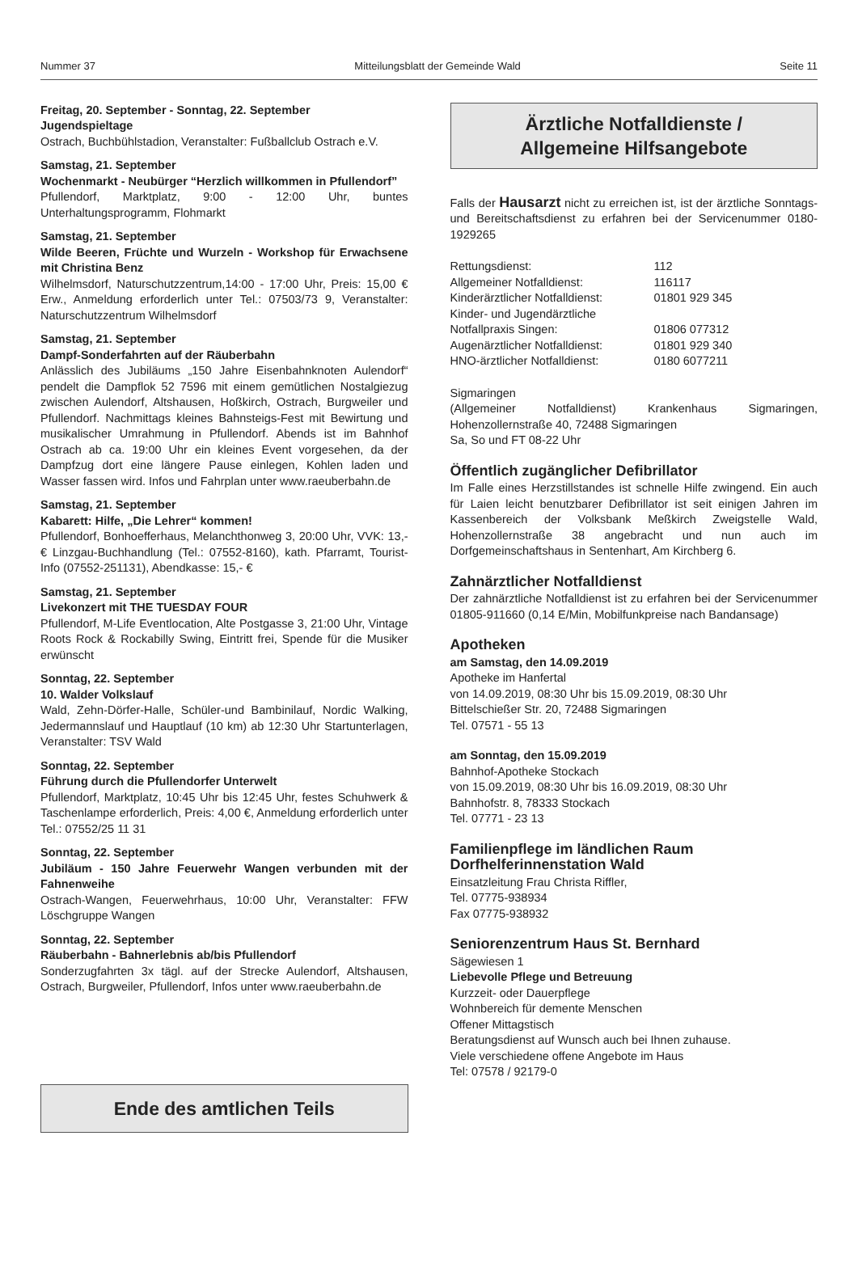Nummer 37 Mitteilungsblatt der Gemeinde Wald Seite 11
Freitag, 20. September - Sonntag, 22. September
Jugendspieltage
Ostrach, Buchbühlstadion, Veranstalter: Fußballclub Ostrach e.V.
Samstag, 21. September
Wochenmarkt - Neubürger “Herzlich willkommen in Pfullendorf”
Pfullendorf, Marktplatz, 9:00 - 12:00 Uhr, buntes Unterhaltungsprogramm, Flohmarkt
Samstag, 21. September
Wilde Beeren, Früchte und Wurzeln - Workshop für Erwachsene mit Christina Benz
Wilhelmsdorf, Naturschutzzentrum,14:00 - 17:00 Uhr, Preis: 15,00 € Erw., Anmeldung erforderlich unter Tel.: 07503/73 9, Veranstalter: Naturschutzzentrum Wilhelmsdorf
Samstag, 21. September
Dampf-Sonderfahrten auf der Räuberbahn
Anlässlich des Jubiläums „150 Jahre Eisenbahnknoten Aulendorf“ pendelt die Dampflok 52 7596 mit einem gemütlichen Nostalgiezug zwischen Aulendorf, Altshausen, Hoßkirch, Ostrach, Burgweiler und Pfullendorf. Nachmittags kleines Bahnsteigs-Fest mit Bewirtung und musikalischer Umrahmung in Pfullendorf. Abends ist im Bahnhof Ostrach ab ca. 19:00 Uhr ein kleines Event vorgesehen, da der Dampfzug dort eine längere Pause einlegen, Kohlen laden und Wasser fassen wird. Infos und Fahrplan unter www.raeuberbahn.de
Samstag, 21. September
Kabarett: Hilfe, „Die Lehrer“ kommen!
Pfullendorf, Bonhoefferhaus, Melanchthonweg 3, 20:00 Uhr, VVK: 13,- € Linzgau-Buchhandlung (Tel.: 07552-8160), kath. Pfarramt, Tourist-Info (07552-251131), Abendkasse: 15,- €
Samstag, 21. September
Livekonzert mit THE TUESDAY FOUR
Pfullendorf, M-Life Eventlocation, Alte Postgasse 3, 21:00 Uhr, Vintage Roots Rock & Rockabilly Swing, Eintritt frei, Spende für die Musiker erwünscht
Sonntag, 22. September
10. Walder Volkslauf
Wald, Zehn-Dörfer-Halle, Schüler-und Bambinilauf, Nordic Walking, Jedermannslauf und Hauptlauf (10 km) ab 12:30 Uhr Startunterlagen, Veranstalter: TSV Wald
Sonntag, 22. September
Führung durch die Pfullendorfer Unterwelt
Pfullendorf, Marktplatz, 10:45 Uhr bis 12:45 Uhr, festes Schuhwerk & Taschenlampe erforderlich, Preis: 4,00 €, Anmeldung erforderlich unter Tel.: 07552/25 11 31
Sonntag, 22. September
Jubiläum - 150 Jahre Feuerwehr Wangen verbunden mit der Fahnenweihe
Ostrach-Wangen, Feuerwehrhaus, 10:00 Uhr, Veranstalter: FFW Löschgruppe Wangen
Sonntag, 22. September
Räuberbahn - Bahnerlebnis ab/bis Pfullendorf
Sonderzugfahrten 3x tägl. auf der Strecke Aulendorf, Altshausen, Ostrach, Burgweiler, Pfullendorf, Infos unter www.raeuberbahn.de
Ende des amtlichen Teils
Ärztliche Notfalldienste /
Allgemeine Hilfsangebote
Falls der Hausarzt nicht zu erreichen ist, ist der ärztliche Sonntags- und Bereitschaftsdienst zu erfahren bei der Servicenummer 0180-1929265
| Rettungsdienst: | 112 |
| Allgemeiner Notfalldienst: | 116117 |
| Kinderärztlicher Notfalldienst: | 01801 929 345 |
| Kinder- und Jugendärztliche Notfallpraxis Singen: | 01806 077312 |
| Augenärztlicher Notfalldienst: | 01801 929 340 |
| HNO-ärztlicher Notfalldienst: | 0180 6077211 |
Sigmaringen
(Allgemeiner Notfalldienst) Krankenhaus Sigmaringen, Hohenzollernstraße 40, 72488 Sigmaringen
Sa, So und FT 08-22 Uhr
Öffentlich zugänglicher Defibrillator
Im Falle eines Herzstillstandes ist schnelle Hilfe zwingend. Ein auch für Laien leicht benutzbarer Defibrillator ist seit einigen Jahren im Kassenbereich der Volksbank Meßkirch Zweigstelle Wald, Hohenzollernstraße 38 angebracht und nun auch im Dorfgemeinschaftshaus in Sentenhart, Am Kirchberg 6.
Zahnärztlicher Notfalldienst
Der zahnärztliche Notfalldienst ist zu erfahren bei der Servicenummer 01805-911660 (0,14 E/Min, Mobilfunkpreise nach Bandansage)
Apotheken
am Samstag, den 14.09.2019
Apotheke im Hanfertal
von 14.09.2019, 08:30 Uhr bis 15.09.2019, 08:30 Uhr
Bittelschießer Str. 20, 72488 Sigmaringen
Tel. 07571 - 55 13
am Sonntag, den 15.09.2019
Bahnhof-Apotheke Stockach
von 15.09.2019, 08:30 Uhr bis 16.09.2019, 08:30 Uhr
Bahnhofstr. 8, 78333 Stockach
Tel. 07771 - 23 13
Familienpflege im ländlichen Raum
Dorfhelferinnenstation Wald
Einsatzleitung Frau Christa Riffler,
Tel. 07775-938934
Fax 07775-938932
Seniorenzentrum Haus St. Bernhard
Sägewiesen 1
Liebevolle Pflege und Betreuung
Kurzzeit- oder Dauerpflege
Wohnbereich für demente Menschen
Offener Mittagstisch
Beratungsdienst auf Wunsch auch bei Ihnen zuhause.
Viele verschiedene offene Angebote im Haus
Tel: 07578 / 92179-0